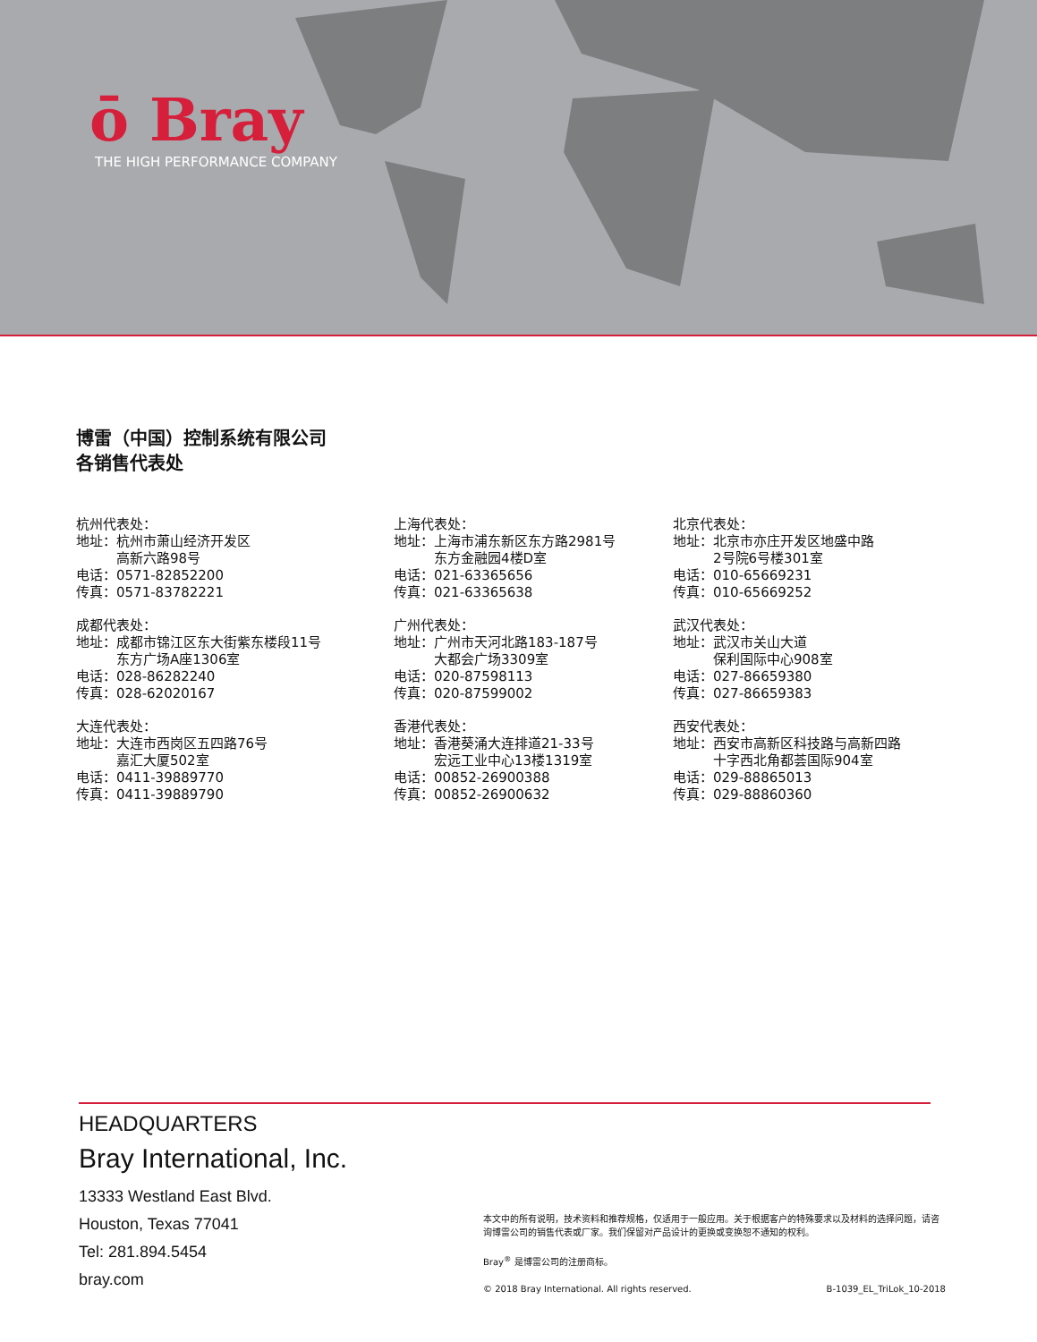ō Bray
THE HIGH PERFORMANCE COMPANY
博雷（中国）控制系统有限公司
各销售代表处
杭州代表处：
地址：杭州市萧山经济开发区
　　　高新六路98号
电话：0571-82852200
传真：0571-83782221
成都代表处：
地址：成都市锦江区东大街紫东楼段11号
　　　东方广场A座1306室
电话：028-86282240
传真：028-62020167
大连代表处：
地址：大连市西岗区五四路76号
　　　嘉汇大厦502室
电话：0411-39889770
传真：0411-39889790
上海代表处：
地址：上海市浦东新区东方路2981号
　　　东方金融园4楼D室
电话：021-63365656
传真：021-63365638
广州代表处：
地址：广州市天河北路183-187号
　　　大都会广场3309室
电话：020-87598113
传真：020-87599002
香港代表处：
地址：香港葵涌大连排道21-33号
　　　宏远工业中心13楼1319室
电话：00852-26900388
传真：00852-26900632
北京代表处：
地址：北京市亦庄开发区地盛中路
　　　2号院6号楼301室
电话：010-65669231
传真：010-65669252
武汉代表处：
地址：武汉市关山大道
　　　保利国际中心908室
电话：027-86659380
传真：027-86659383
西安代表处：
地址：西安市高新区科技路与高新四路
　　　十字西北角都荟国际904室
电话：029-88865013
传真：029-88860360
HEADQUARTERS
Bray International, Inc.
13333 Westland East Blvd.
Houston, Texas 77041
Tel: 281.894.5454
bray.com
本文中的所有说明，技术资料和推荐规格，仅适用于一般应用。关于根据客户的特殊要求以及材料的选择问题，请咨询博雷公司的销售代表或厂家。我们保留对产品设计的更换或变换恕不通知的权利。
Bray<sup>®</sup> 是博雷公司的注册商标。
© 2018 Bray International. All rights reserved. B-1039_EL_TriLok_10-2018